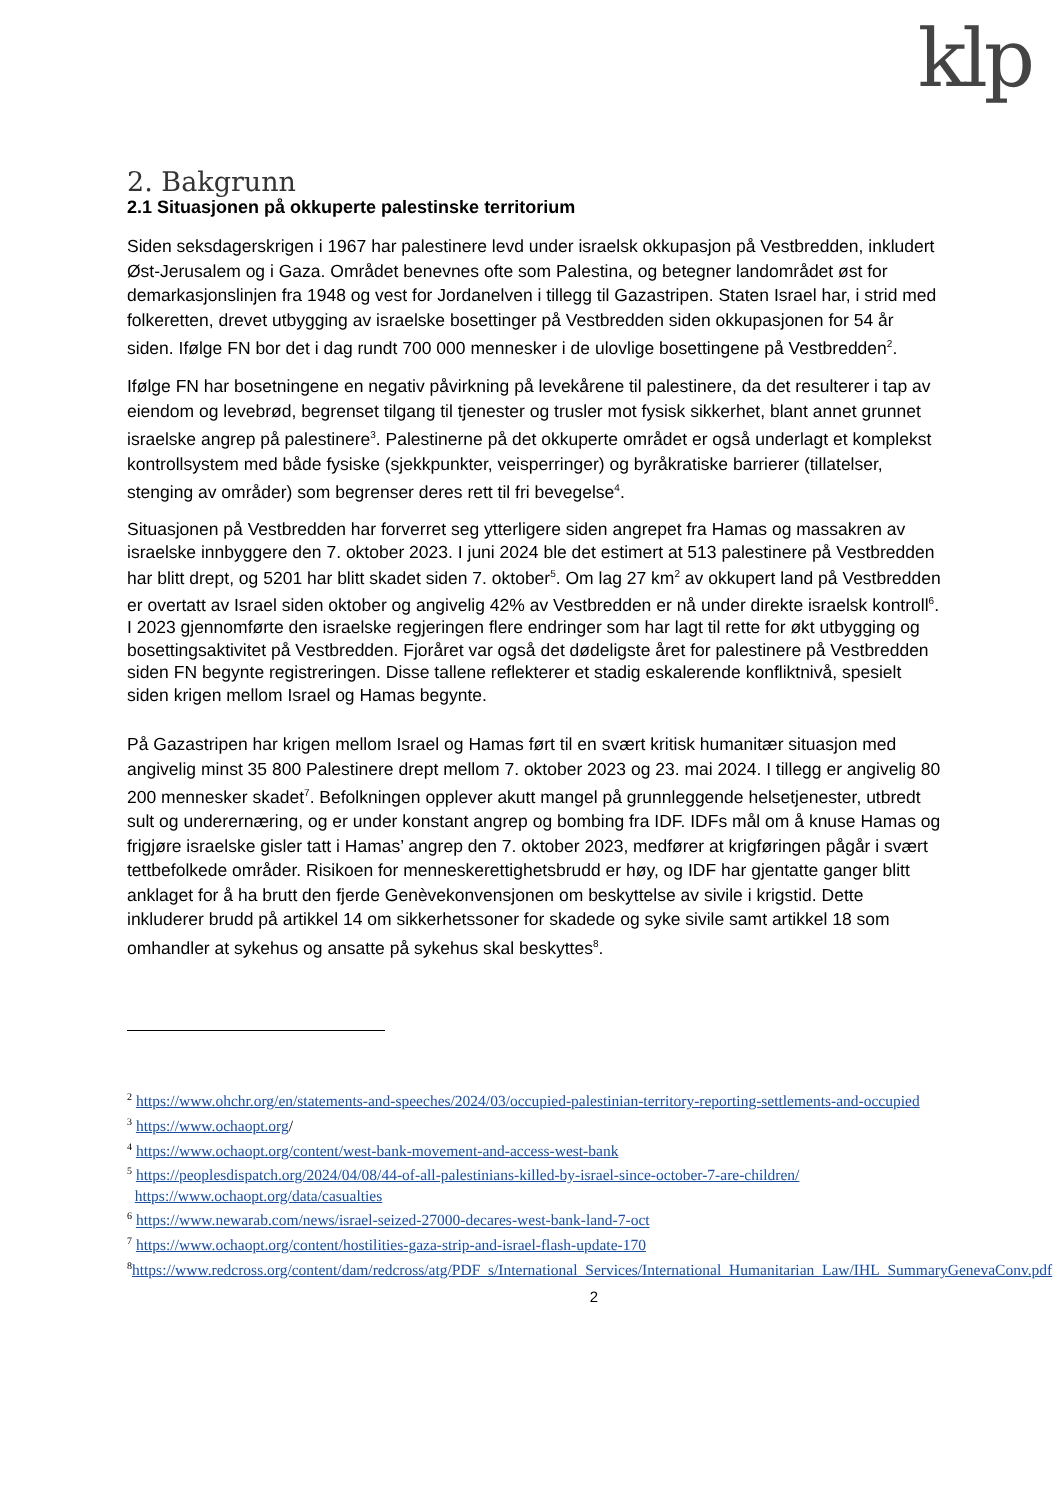klp
2. Bakgrunn
2.1 Situasjonen på okkuperte palestinske territorium
Siden seksdagerskrigen i 1967 har palestinere levd under israelsk okkupasjon på Vestbredden, inkludert Øst-Jerusalem og i Gaza. Området benevnes ofte som Palestina, og betegner landområdet øst for demarkasjonslinjen fra 1948 og vest for Jordanelven i tillegg til Gazastripen. Staten Israel har, i strid med folkeretten, drevet utbygging av israelske bosettinger på Vestbredden siden okkupasjonen for 54 år siden. Ifølge FN bor det i dag rundt 700 000 mennesker i de ulovlige bosettingene på Vestbredden<sup>2</sup>.
Ifølge FN har bosetningene en negativ påvirkning på levekårene til palestinere, da det resulterer i tap av eiendom og levebrød, begrenset tilgang til tjenester og trusler mot fysisk sikkerhet, blant annet grunnet israelske angrep på palestinere<sup>3</sup>. Palestinerne på det okkuperte området er også underlagt et komplekst kontrollsystem med både fysiske (sjekkpunkter, veisperringer) og byråkratiske barrierer (tillatelser, stenging av områder) som begrenser deres rett til fri bevegelse<sup>4</sup>.
Situasjonen på Vestbredden har forverret seg ytterligere siden angrepet fra Hamas og massakren av israelske innbyggere den 7. oktober 2023. I juni 2024 ble det estimert at 513 palestinere på Vestbredden har blitt drept, og 5201 har blitt skadet siden 7. oktober<sup>5</sup>. Om lag 27 km<sup>2</sup> av okkupert land på Vestbredden er overtatt av Israel siden oktober og angivelig 42% av Vestbredden er nå under direkte israelsk kontroll<sup>6</sup>. I 2023 gjennomførte den israelske regjeringen flere endringer som har lagt til rette for økt utbygging og bosettingsaktivitet på Vestbredden. Fjoråret var også det dødeligste året for palestinere på Vestbredden siden FN begynte registreringen. Disse tallene reflekterer et stadig eskalerende konfliktnivå, spesielt siden krigen mellom Israel og Hamas begynte.
På Gazastripen har krigen mellom Israel og Hamas ført til en svært kritisk humanitær situasjon med angivelig minst 35 800 Palestinere drept mellom 7. oktober 2023 og 23. mai 2024. I tillegg er angivelig 80 200 mennesker skadet<sup>7</sup>. Befolkningen opplever akutt mangel på grunnleggende helsetjenester, utbredt sult og underernæring, og er under konstant angrep og bombing fra IDF. IDFs mål om å knuse Hamas og frigjøre israelske gisler tatt i Hamas’ angrep den 7. oktober 2023, medfører at krigføringen pågår i svært tettbefolkede områder. Risikoen for menneskerettighetsbrudd er høy, og IDF har gjentatte ganger blitt anklaget for å ha brutt den fjerde Genèvekonvensjonen om beskyttelse av sivile i krigstid. Dette inkluderer brudd på artikkel 14 om sikkerhetssoner for skadede og syke sivile samt artikkel 18 som omhandler at sykehus og ansatte på sykehus skal beskyttes<sup>8</sup>.
<sup>2</sup> https://www.ohchr.org/en/statements-and-speeches/2024/03/occupied-palestinian-territory-reporting-settlements-and-occupied
<sup>3</sup> https://www.ochaopt.org/
<sup>4</sup> https://www.ochaopt.org/content/west-bank-movement-and-access-west-bank
<sup>5</sup> https://peoplesdispatch.org/2024/04/08/44-of-all-palestinians-killed-by-israel-since-october-7-are-children/
https://www.ochaopt.org/data/casualties
<sup>6</sup> https://www.newarab.com/news/israel-seized-27000-decares-west-bank-land-7-oct
<sup>7</sup> https://www.ochaopt.org/content/hostilities-gaza-strip-and-israel-flash-update-170
<sup>8</sup> https://www.redcross.org/content/dam/redcross/atg/PDF_s/International_Services/International_Humanitarian_Law/IHL_SummaryGenevaConv.pdf
2